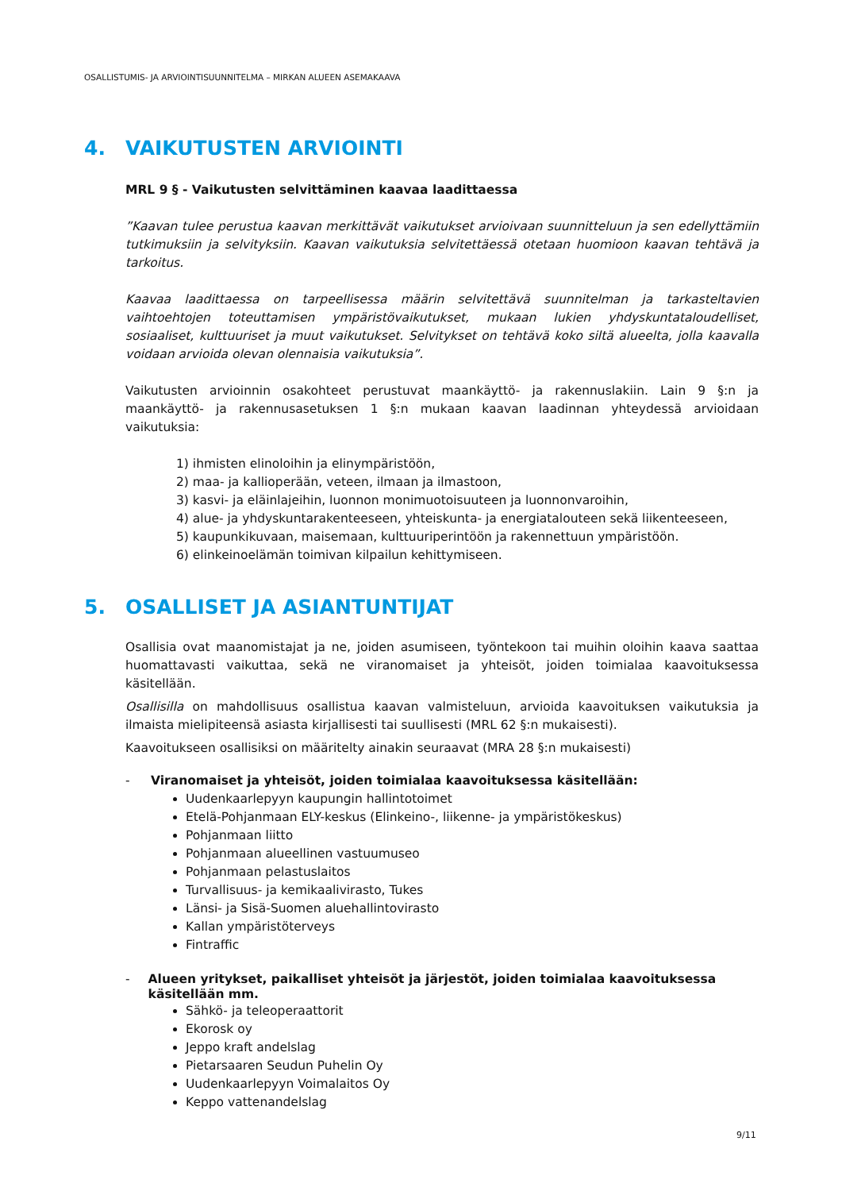OSALLISTUMIS- JA ARVIOINTISUUNNITELMA – MIRKAN ALUEEN ASEMAKAAVA
4. VAIKUTUSTEN ARVIOINTI
MRL 9 § - Vaikutusten selvittäminen kaavaa laadittaessa
”Kaavan tulee perustua kaavan merkittävät vaikutukset arvioivaan suunnitteluun ja sen edellyttämiin tutkimuksiin ja selvityksiin. Kaavan vaikutuksia selvitettäessä otetaan huomioon kaavan tehtävä ja tarkoitus.
Kaavaa laadittaessa on tarpeellisessa määrin selvitettävä suunnitelman ja tarkasteltavien vaihtoehtojen toteuttamisen ympäristövaikutukset, mukaan lukien yhdyskuntataloudelliset, sosiaaliset, kulttuuriset ja muut vaikutukset. Selvitykset on tehtävä koko siltä alueelta, jolla kaavalla voidaan arvioida olevan olennaisia vaikutuksia”.
Vaikutusten arvioinnin osakohteet perustuvat maankäyttö- ja rakennuslakiin. Lain 9 §:n ja maankäyttö- ja rakennusasetuksen 1 §:n mukaan kaavan laadinnan yhteydessä arvioidaan vaikutuksia:
1) ihmisten elinoloihin ja elinympäristöön,
2) maa- ja kallioperään, veteen, ilmaan ja ilmastoon,
3) kasvi- ja eläinlajeihin, luonnon monimuotoisuuteen ja luonnonvaroihin,
4) alue- ja yhdyskuntarakenteeseen, yhteiskunta- ja energiatalouteen sekä liikenteeseen,
5) kaupunkikuvaan, maisemaan, kulttuuriperintöön ja rakennettuun ympäristöön.
6) elinkeinoelämän toimivan kilpailun kehittymiseen.
5. OSALLISET JA ASIANTUNTIJAT
Osallisia ovat maanomistajat ja ne, joiden asumiseen, työntekoon tai muihin oloihin kaava saattaa huomattavasti vaikuttaa, sekä ne viranomaiset ja yhteisöt, joiden toimialaa kaavoituksessa käsitellään.
Osallisilla on mahdollisuus osallistua kaavan valmisteluun, arvioida kaavoituksen vaikutuksia ja ilmaista mielipiteensä asiasta kirjallisesti tai suullisesti (MRL 62 §:n mukaisesti).
Kaavoitukseen osallisiksi on määritelty ainakin seuraavat (MRA 28 §:n mukaisesti)
- Viranomaiset ja yhteisöt, joiden toimialaa kaavoituksessa käsitellään:
Uudenkaarlepyyn kaupungin hallintotoimet
Etelä-Pohjanmaan ELY-keskus (Elinkeino-, liikenne- ja ympäristökeskus)
Pohjanmaan liitto
Pohjanmaan alueellinen vastuumuseo
Pohjanmaan pelastuslaitos
Turvallisuus- ja kemikaalivirasto, Tukes
Länsi- ja Sisä-Suomen aluehallintovirasto
Kallan ympäristöterveys
Fintraffic
- Alueen yritykset, paikalliset yhteisöt ja järjestöt, joiden toimialaa kaavoituksessa käsitellään mm.
Sähkö- ja teleoperaattorit
Ekorosk oy
Jeppo kraft andelslag
Pietarsaaren Seudun Puhelin Oy
Uudenkaarlepyyn Voimalaitos Oy
Keppo vattenandelslag
9/11